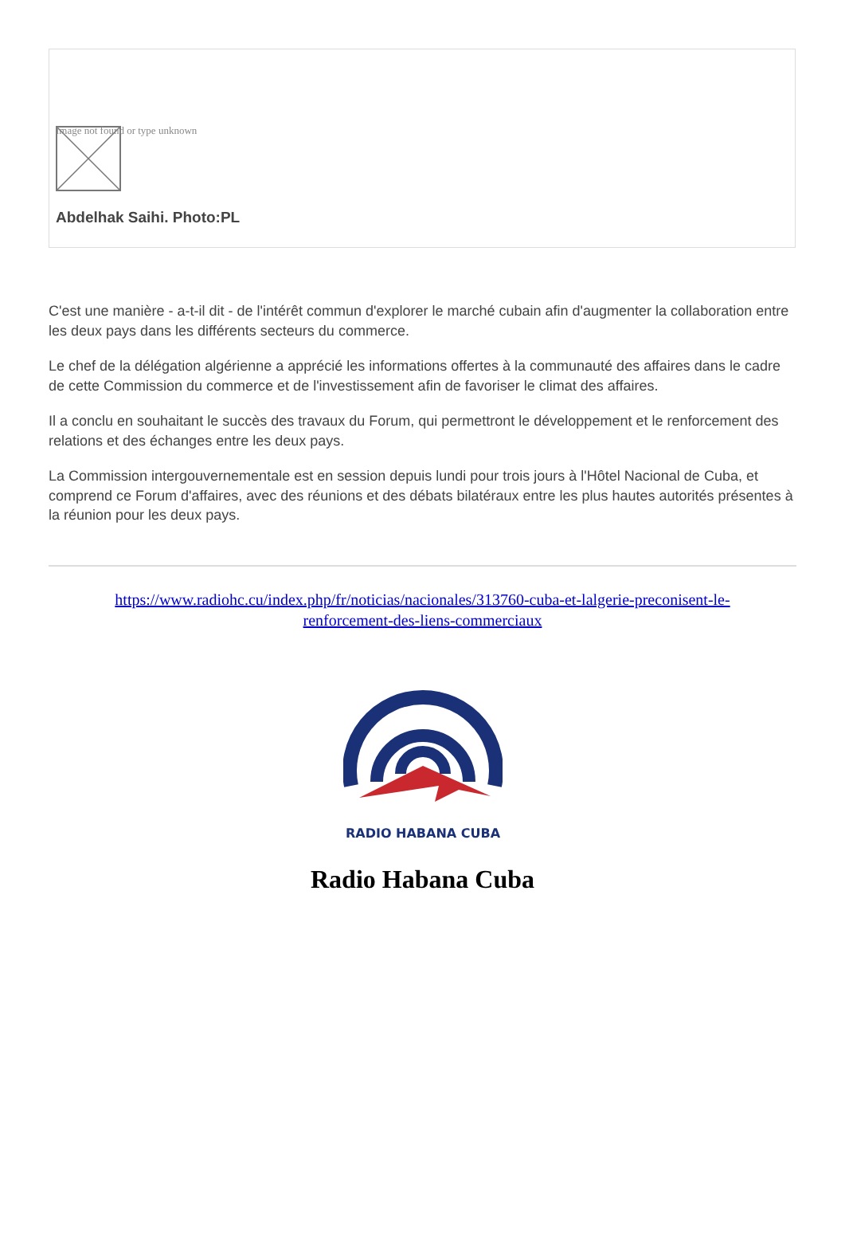Image not found or type unknown
Abdelhak Saihi. Photo:PL
C'est une manière - a-t-il dit - de l'intérêt commun d'explorer le marché cubain afin d'augmenter la collaboration entre les deux pays dans les différents secteurs du commerce.
Le chef de la délégation algérienne a apprécié les informations offertes à la communauté des affaires dans le cadre de cette Commission du commerce et de l'investissement afin de favoriser le climat des affaires.
Il a conclu en souhaitant le succès des travaux du Forum, qui permettront le développement et le renforcement des relations et des échanges entre les deux pays.
La Commission intergouvernementale est en session depuis lundi pour trois jours à l'Hôtel Nacional de Cuba, et comprend ce Forum d'affaires, avec des réunions et des débats bilatéraux entre les plus hautes autorités présentes à la réunion pour les deux pays.
https://www.radiohc.cu/index.php/fr/noticias/nacionales/313760-cuba-et-lalgerie-preconisent-le-renforcement-des-liens-commerciaux
RADIO HABANA CUBA
Radio Habana Cuba